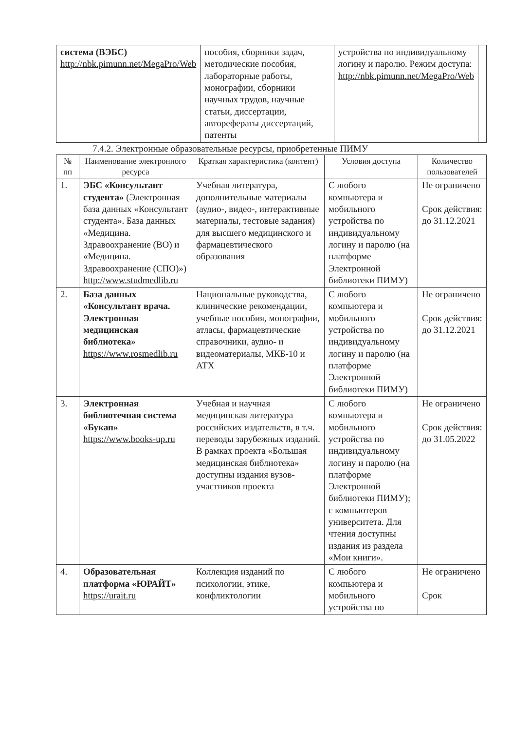| система (ВЭБС) http://nbk.pimunn.net/MegaPro/Web | пособия, сборники задач, методические пособия, лабораторные работы, монографии, сборники научных трудов, научные статьи, диссертации, авторефераты диссертаций, патенты | устройства по индивидуальному логину и паролю. Режим доступа: http://nbk.pimunn.net/MegaPro/Web | |
7.4.2. Электронные образовательные ресурсы, приобретенные ПИМУ
| № пп | Наименование электронного ресурса | Краткая характеристика (контент) | Условия доступа | Количество пользователей |
| --- | --- | --- | --- | --- |
| 1. | ЭБС «Консультант студента» (Электронная база данных «Консультант студента». База данных «Медицина. Здравоохранение (ВО) и «Медицина. Здравоохранение (СПО)») http://www.studmedlib.ru | Учебная литература, дополнительные материалы (аудио-, видео-, интерактивные материалы, тестовые задания) для высшего медицинского и фармацевтического образования | С любого компьютера и мобильного устройства по индивидуальному логину и паролю (на платформе Электронной библиотеки ПИМУ) | Не ограничено Срок действия: до 31.12.2021 |
| 2. | База данных «Консультант врача. Электронная медицинская библиотека» https://www.rosmedlib.ru | Национальные руководства, клинические рекомендации, учебные пособия, монографии, атласы, фармацевтические справочники, аудио- и видеоматериалы, МКБ-10 и АТХ | С любого компьютера и мобильного устройства по индивидуальному логину и паролю (на платформе Электронной библиотеки ПИМУ) | Не ограничено Срок действия: до 31.12.2021 |
| 3. | Электронная библиотечная система «Букап» https://www.books-up.ru | Учебная и научная медицинская литература российских издательств, в т.ч. переводы зарубежных изданий. В рамках проекта «Большая медицинская библиотека» доступны издания вузов-участников проекта | С любого компьютера и мобильного устройства по индивидуальному логину и паролю (на платформе Электронной библиотеки ПИМУ); с компьютеров университета. Для чтения доступны издания из раздела «Мои книги». | Не ограничено Срок действия: до 31.05.2022 |
| 4. | Образовательная платформа «ЮРАЙТ» https://urait.ru | Коллекция изданий по психологии, этике, конфликтологии | С любого компьютера и мобильного устройства по | Не ограничено Срок |